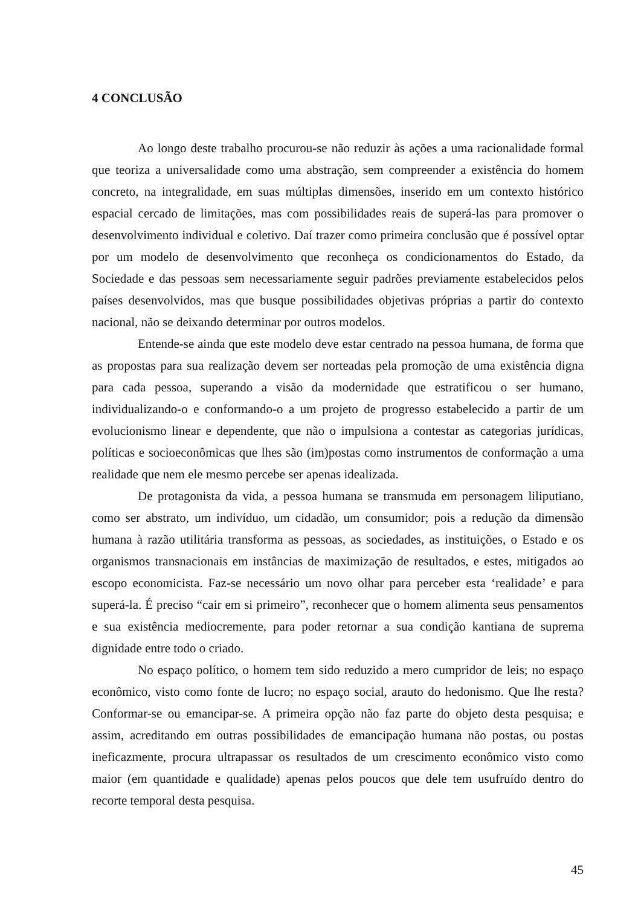4 CONCLUSÃO
Ao longo deste trabalho procurou-se não reduzir às ações a uma racionalidade formal que teoriza a universalidade como uma abstração, sem compreender a existência do homem concreto, na integralidade, em suas múltiplas dimensões, inserido em um contexto histórico espacial cercado de limitações, mas com possibilidades reais de superá-las para promover o desenvolvimento individual e coletivo. Daí trazer como primeira conclusão que é possível optar por um modelo de desenvolvimento que reconheça os condicionamentos do Estado, da Sociedade e das pessoas sem necessariamente seguir padrões previamente estabelecidos pelos países desenvolvidos, mas que busque possibilidades objetivas próprias a partir do contexto nacional, não se deixando determinar por outros modelos.
Entende-se ainda que este modelo deve estar centrado na pessoa humana, de forma que as propostas para sua realização devem ser norteadas pela promoção de uma existência digna para cada pessoa, superando a visão da modernidade que estratificou o ser humano, individualizando-o e conformando-o a um projeto de progresso estabelecido a partir de um evolucionismo linear e dependente, que não o impulsiona a contestar as categorias jurídicas, políticas e socioeconômicas que lhes são (im)postas como instrumentos de conformação a uma realidade que nem ele mesmo percebe ser apenas idealizada.
De protagonista da vida, a pessoa humana se transmuda em personagem liliputiano, como ser abstrato, um indivíduo, um cidadão, um consumidor; pois a redução da dimensão humana à razão utilitária transforma as pessoas, as sociedades, as instituições, o Estado e os organismos transnacionais em instâncias de maximização de resultados, e estes, mitigados ao escopo economicista. Faz-se necessário um novo olhar para perceber esta ‘realidade’ e para superá-la. É preciso “cair em si primeiro”, reconhecer que o homem alimenta seus pensamentos e sua existência mediocremente, para poder retornar a sua condição kantiana de suprema dignidade entre todo o criado.
No espaço político, o homem tem sido reduzido a mero cumpridor de leis; no espaço econômico, visto como fonte de lucro; no espaço social, arauto do hedonismo. Que lhe resta? Conformar-se ou emancipar-se. A primeira opção não faz parte do objeto desta pesquisa; e assim, acreditando em outras possibilidades de emancipação humana não postas, ou postas ineficazmente, procura ultrapassar os resultados de um crescimento econômico visto como maior (em quantidade e qualidade) apenas pelos poucos que dele tem usufruído dentro do recorte temporal desta pesquisa.
45